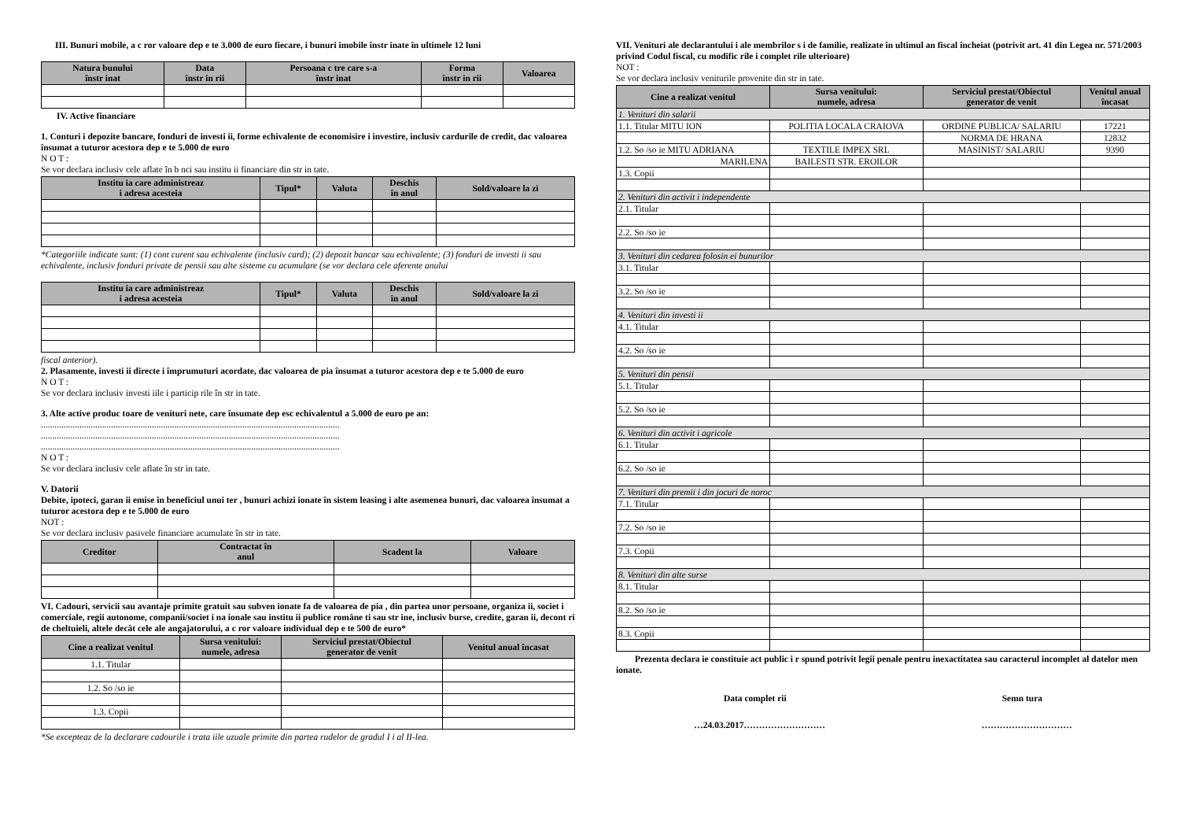III. Bunuri mobile, a c ror valoare dep e te 3.000 de euro fiecare, i bunuri imobile înstr inate în ultimele 12 luni
| Natura bunului înstr inat | Data înstr in rii | Persoana c tre care s-a înstr inat | Forma înstr in rii | Valoarea |
| --- | --- | --- | --- | --- |
IV. Active financiare
1. Conturi i depozite bancare, fonduri de investi ii, forme echivalente de economisire i investire, inclusiv cardurile de credit, dac valoarea însumat a tuturor acestora dep e te 5.000 de euro
N O T :
Se vor declara inclusiv cele aflate în b nci sau institu ii financiare din str in tate.
| Institu ia care administreaz i adresa acesteia | Tipul* | Valuta | Deschis în anul | Sold/valoare la zi |
| --- | --- | --- | --- | --- |
*Categoriile indicate sunt: (1) cont curent sau echivalente (inclusiv card); (2) depozit bancar sau echivalente; (3) fonduri de investi ii sau echivalente, inclusiv fonduri private de pensii sau alte sisteme cu acumulare (se vor declara cele aferente anului
| Institu ia care administreaz i adresa acesteia | Tipul* | Valuta | Deschis în anul | Sold/valoare la zi |
| --- | --- | --- | --- | --- |
fiscal anterior).
2. Plasamente, investi ii directe i împrumuturi acordate, dac valoarea de pia însumat a tuturor acestora dep e te 5.000 de euro
N O T :
Se vor declara inclusiv investi iile i particip rile în str in tate.
3. Alte active produc toare de venituri nete, care însumate dep esc echivalentul a 5.000 de euro pe an:
....................................................................................................................................
....................................................................................................................................
....................................................................................................................................
N O T :
Se vor declara inclusiv cele aflate în str in tate.
V. Datorii
Debite, ipoteci, garan ii emise în beneficiul unui ter , bunuri achizi ionate în sistem leasing i alte asemenea bunuri, dac valoarea însumat a tuturor acestora dep e te 5.000 de euro
NOT :
Se vor declara inclusiv pasivele financiare acumulate în str in tate.
| Creditor | Contractat în anul | Scadent la | Valoare |
| --- | --- | --- | --- |
VI. Cadouri, servicii sau avantaje primite gratuit sau subven ionate fa de valoarea de pia , din partea unor persoane, organiza ii, societ i comerciale, regii autonome, companii/societ i na ionale sau institu ii publice române ti sau str ine, inclusiv burse, credite, garan ii, decont ri de cheltuieli, altele decât cele ale angajatorului, a c ror valoare individual dep e te 500 de euro*
| Cine a realizat venitul | Sursa venitului: numele, adresa | Serviciul prestat/Obiectul generator de venit | Venitul anual încasat |
| --- | --- | --- | --- |
| 1.1. Titular | | | |
| 1.2. So /so ie | | | |
| 1.3. Copii | | | |
*Se excepteaz de la declarare cadourile i trata iile uzuale primite din partea rudelor de gradul I i al II-lea.
VII. Venituri ale declarantului i ale membrilor s i de familie, realizate în ultimul an fiscal încheiat (potrivit art. 41 din Legea nr. 571/2003 privind Codul fiscal, cu modific rile i complet rile ulterioare)
NOT :
Se vor declara inclusiv veniturile provenite din str in tate.
| Cine a realizat venitul | Sursa venitului: numele, adresa | Serviciul prestat/Obiectul generator de venit | Venitul anual încasat |
| --- | --- | --- | --- |
| 1. Venituri din salarii | | | |
| 1.1. Titular MITU ION | POLITIA LOCALA CRAIOVA | ORDINE PUBLICA/ SALARIU | 17221 |
| | | NORMA DE HRANA | 12832 |
| 1.2. So /so ie MITU ADRIANA | TEXTILE IMPEX SRL | MASINIST/ SALARIU | 9390 |
| MARILENA | BAILESTI STR. EROILOR | | |
| 1.3. Copii | | | |
| 2. Venituri din activit i independente | | | |
| 2.1. Titular | | | |
| 2.2. So /so ie | | | |
| 3. Venituri din cedarea folosin ei bunurilor | | | |
| 3.1. Titular | | | |
| 3.2. So /so ie | | | |
| 4. Venituri din investi ii | | | |
| 4.1. Titular | | | |
| 4.2. So /so ie | | | |
| 5. Venituri din pensii | | | |
| 5.1. Titular | | | |
| 5.2. So /so ie | | | |
| 6. Venituri din activit i agricole | | | |
| 6.1. Titular | | | |
| 6.2. So /so ie | | | |
| 7. Venituri din premii i din jocuri de noroc | | | |
| 7.1. Titular | | | |
| 7.2. So /so ie | | | |
| 7.3. Copii | | | |
| 8. Venituri din alte surse | | | |
| 8.1. Titular | | | |
| 8.2. So /so ie | | | |
| 8.3. Copii | | | |
Prezenta declara ie constituie act public i r spund potrivit legii penale pentru inexactitatea sau caracterul incomplet al datelor men ionate.
Data complet rii Semn tura
…24.03.2017……………………… …………………………